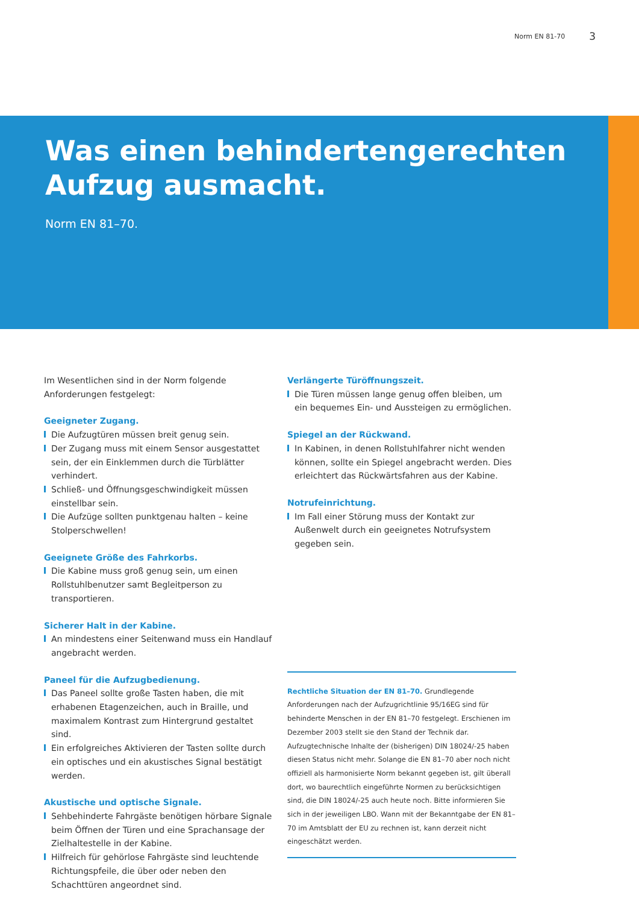Norm EN 81-70 3
Was einen behindertengerechten
Aufzug ausmacht.
Norm EN 81–70.
Im Wesentlichen sind in der Norm folgende Anforderungen festgelegt:
Geeigneter Zugang.
Die Aufzugtüren müssen breit genug sein.
Der Zugang muss mit einem Sensor ausgestattet sein, der ein Einklemmen durch die Türblätter verhindert.
Schließ- und Öffnungsgeschwindigkeit müssen einstellbar sein.
Die Aufzüge sollten punktgenau halten – keine Stolperschwellen!
Geeignete Größe des Fahrkorbs.
Die Kabine muss groß genug sein, um einen Rollstuhlbenutzer samt Begleitperson zu transportieren.
Sicherer Halt in der Kabine.
An mindestens einer Seitenwand muss ein Handlauf angebracht werden.
Paneel für die Aufzugbedienung.
Das Paneel sollte große Tasten haben, die mit erhabenen Etagenzeichen, auch in Braille, und maximalem Kontrast zum Hintergrund gestaltet sind.
Ein erfolgreiches Aktivieren der Tasten sollte durch ein optisches und ein akustisches Signal bestätigt werden.
Akustische und optische Signale.
Sehbehinderte Fahrgäste benötigen hörbare Signale beim Öffnen der Türen und eine Sprachansage der Zielhaltestelle in der Kabine.
Hilfreich für gehörlose Fahrgäste sind leuchtende Richtungspfeile, die über oder neben den Schachttüren angeordnet sind.
Verlängerte Türöffnungszeit.
Die Türen müssen lange genug offen bleiben, um ein bequemes Ein- und Aussteigen zu ermöglichen.
Spiegel an der Rückwand.
In Kabinen, in denen Rollstuhlfahrer nicht wenden können, sollte ein Spiegel angebracht werden. Dies erleichtert das Rückwärtsfahren aus der Kabine.
Notrufeinrichtung.
Im Fall einer Störung muss der Kontakt zur Außenwelt durch ein geeignetes Notrufsystem gegeben sein.
Rechtliche Situation der EN 81–70. Grundlegende Anforderungen nach der Aufzugrichtlinie 95/16EG sind für behinderte Menschen in der EN 81–70 festgelegt. Erschienen im Dezember 2003 stellt sie den Stand der Technik dar. Aufzugtechnische Inhalte der (bisherigen) DIN 18024/-25 haben diesen Status nicht mehr. Solange die EN 81–70 aber noch nicht offiziell als harmonisierte Norm bekannt gegeben ist, gilt überall dort, wo baurechtlich eingeführte Normen zu berücksichtigen sind, die DIN 18024/-25 auch heute noch. Bitte informieren Sie sich in der jeweiligen LBO. Wann mit der Bekanntgabe der EN 81–70 im Amtsblatt der EU zu rechnen ist, kann derzeit nicht eingeschätzt werden.